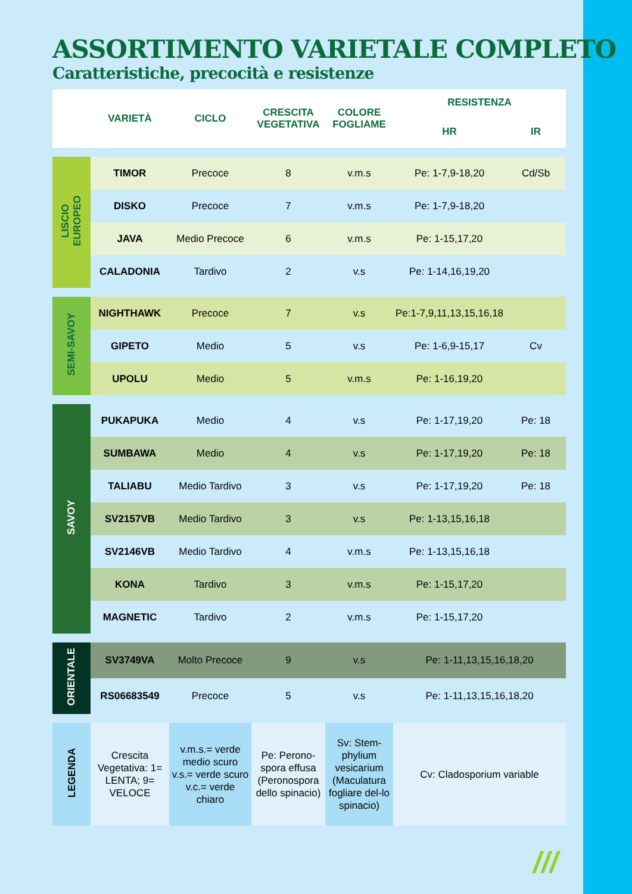ASSORTIMENTO VARIETALE COMPLETO
Caratteristiche, precocità e resistenze
| | VARIETÀ | CICLO | CRESCITA VEGETATIVA | COLORE FOGLIAME | RESISTENZA | |
| --- | --- | --- | --- | --- | --- | --- |
| | | | | | HR | IR |
| LISCIO EUROPEO | TIMOR | Precoce | 8 | v.m.s | Pe: 1-7,9-18,20 | Cd/Sb |
| | DISKO | Precoce | 7 | v.m.s | Pe: 1-7,9-18,20 | |
| | JAVA | Medio Precoce | 6 | v.m.s | Pe: 1-15,17,20 | |
| | CALADONIA | Tardivo | 2 | v.s | Pe: 1-14,16,19,20 | |
| SEMI-SAVOY | NIGHTHAWK | Precoce | 7 | v.s | Pe:1-7,9,11,13,15,16,18 | |
| | GIPETO | Medio | 5 | v.s | Pe: 1-6,9-15,17 | Cv |
| | UPOLU | Medio | 5 | v.m.s | Pe: 1-16,19,20 | |
| SAVOY | PUKAPUKA | Medio | 4 | v.s | Pe: 1-17,19,20 | Pe: 18 |
| | SUMBAWA | Medio | 4 | v.s | Pe: 1-17,19,20 | Pe: 18 |
| | TALIABU | Medio Tardivo | 3 | v.s | Pe: 1-17,19,20 | Pe: 18 |
| | SV2157VB | Medio Tardivo | 3 | v.s | Pe: 1-13,15,16,18 | |
| | SV2146VB | Medio Tardivo | 4 | v.m.s | Pe: 1-13,15,16,18 | |
| | KONA | Tardivo | 3 | v.m.s | Pe: 1-15,17,20 | |
| | MAGNETIC | Tardivo | 2 | v.m.s | Pe: 1-15,17,20 | |
| ORIENTALE | SV3749VA | Molto Precoce | 9 | v.s | Pe: 1-11,13,15,16,18,20 |
| | RS06683549 | Precoce | 5 | v.s | Pe: 1-11,13,15,16,18,20 |
| LEGENDA | Crescita Vegetativa: 1= LENTA; 9= VELOCE | v.m.s.= verde medio scuro v.s.= verde scuro v.c.= verde chiaro | Pe: Perono-spora effusa (Peronospora dello spinacio) | Sv: Stem-phylium vesicarium (Maculatura fogliare del-lo spinacio) | Cv: Cladosporium variable |
///